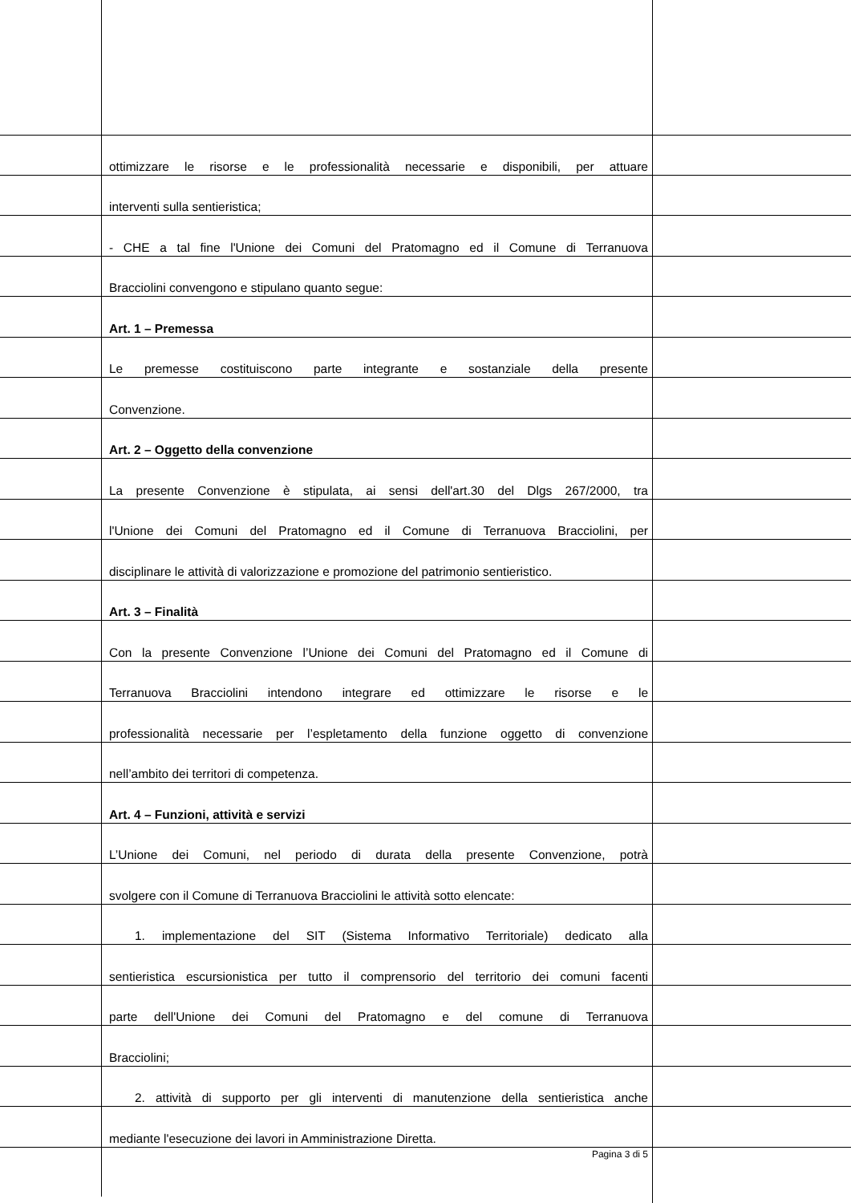ottimizzare le risorse e le professionalità necessarie e disponibili, per attuare
interventi sulla sentieristica;
- CHE a tal fine l'Unione dei Comuni del Pratomagno ed il Comune di Terranuova
Bracciolini convengono e stipulano quanto segue:
Art. 1 – Premessa
Le premesse costituiscono parte integrante e sostanziale della presente
Convenzione.
Art. 2 – Oggetto della convenzione
La presente Convenzione è stipulata, ai sensi dell'art.30 del Dlgs 267/2000, tra
l'Unione dei Comuni del Pratomagno ed il Comune di Terranuova Bracciolini, per
disciplinare le attività di valorizzazione e promozione del patrimonio sentieristico.
Art. 3 – Finalità
Con la presente Convenzione l’Unione dei Comuni del Pratomagno ed il Comune di
Terranuova Bracciolini intendono integrare ed ottimizzare le risorse e le
professionalità necessarie per l’espletamento della funzione oggetto di convenzione
nell’ambito dei territori di competenza.
Art. 4 – Funzioni, attività e servizi
L’Unione dei Comuni, nel periodo di durata della presente Convenzione, potrà
svolgere con il Comune di Terranuova Bracciolini le attività sotto elencate:
1. implementazione del SIT (Sistema Informativo Territoriale) dedicato alla
sentieristica escursionistica per tutto il comprensorio del territorio dei comuni facenti
parte dell'Unione dei Comuni del Pratomagno e del comune di Terranuova
Bracciolini;
2. attività di supporto per gli interventi di manutenzione della sentieristica anche
mediante l'esecuzione dei lavori in Amministrazione Diretta.
Pagina 3 di 5